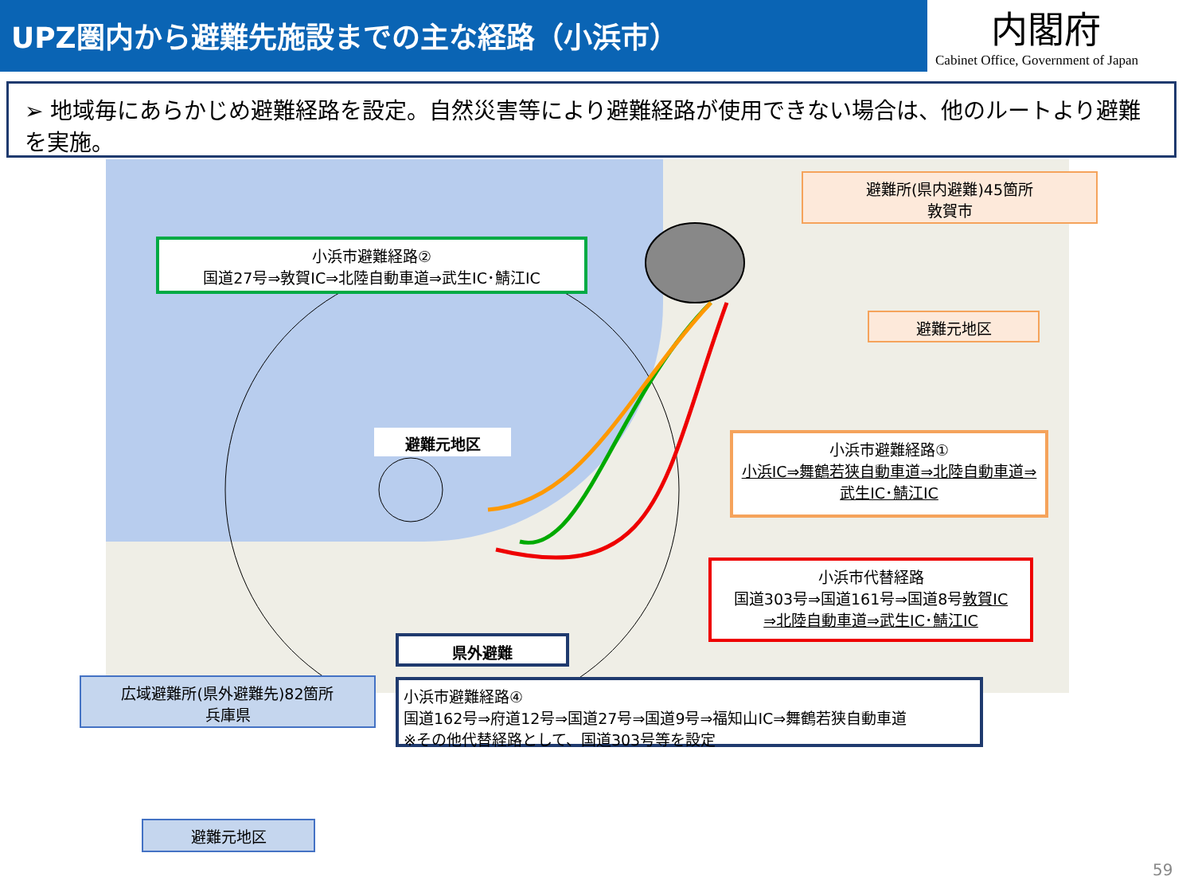UPZ圏内から避難先施設までの主な経路（小浜市）
内閣府
Cabinet Office, Government of Japan
➢ 地域毎にあらかじめ避難経路を設定。自然災害等により避難経路が使用できない場合は、他のルートより避難を実施。
小浜市避難経路②
国道27号⇒敦賀IC⇒北陸自動車道⇒武生IC･鯖江IC
避難所(県内避難)45箇所
敦賀市
避難元地区
避難元地区
小浜市避難経路①
小浜IC⇒舞鶴若狭自動車道⇒北陸自動車道⇒武生IC･鯖江IC
小浜市代替経路
国道303号⇒国道161号⇒国道8号敦賀IC
⇒北陸自動車道⇒武生IC･鯖江IC
県外避難
広域避難所(県外避難先)82箇所
兵庫県
小浜市避難経路④
国道162号⇒府道12号⇒国道27号⇒国道9号⇒福知山IC⇒舞鶴若狭自動車道
※その他代替経路として、国道303号等を設定
避難元地区
59